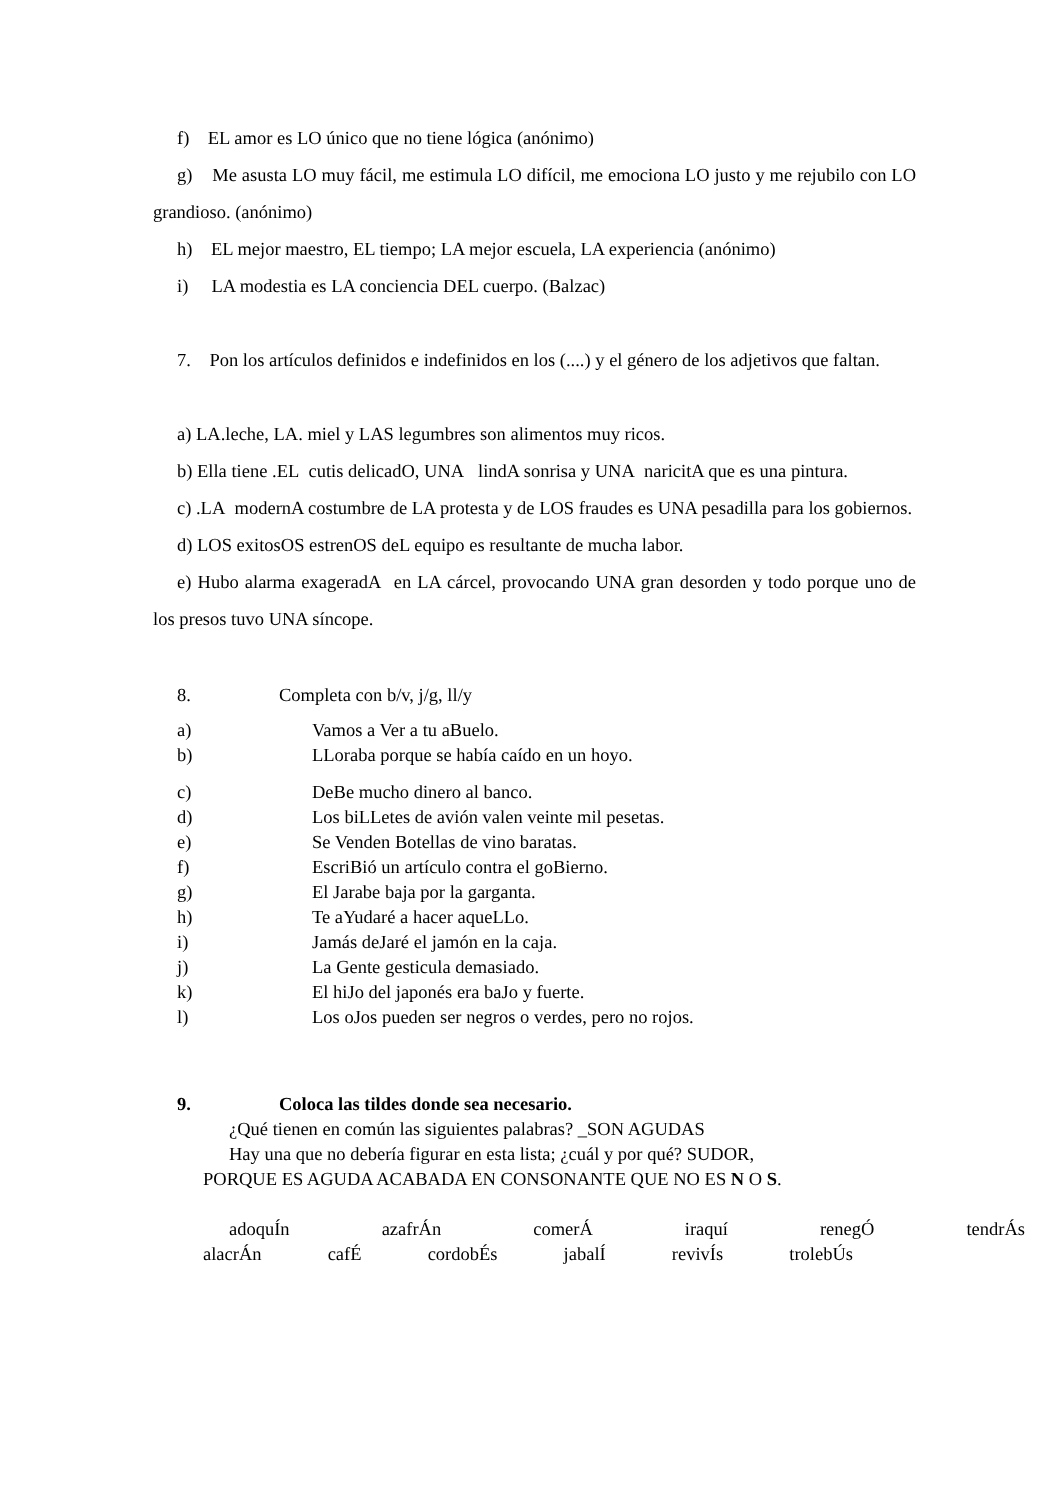f) EL amor es LO único que no tiene lógica (anónimo)
g) Me asusta LO muy fácil, me estimula LO difícil, me emociona LO justo y me rejubilo con LO grandioso. (anónimo)
h) EL mejor maestro, EL tiempo; LA mejor escuela, LA experiencia (anónimo)
i) LA modestia es LA conciencia DEL cuerpo. (Balzac)
7. Pon los artículos definidos e indefinidos en los (....) y el género de los adjetivos que faltan.
a) LA.leche, LA. miel y LAS legumbres son alimentos muy ricos.
b) Ella tiene .EL cutis delicadO, UNA lindA sonrisa y UNA naricitA que es una pintura.
c) .LA modernA costumbre de LA protesta y de LOS fraudes es UNA pesadilla para los gobiernos.
d) LOS exitosOS estrenOS deL equipo es resultante de mucha labor.
e) Hubo alarma exageradA en LA cárcel, provocando UNA gran desorden y todo porque uno de los presos tuvo UNA síncope.
8. Completa con b/v, j/g, ll/y
a) Vamos a Ver a tu aBuelo.
b) LLoraba porque se había caído en un hoyo.
c) DeBe mucho dinero al banco.
d) Los biLLetes de avión valen veinte mil pesetas.
e) Se Venden Botellas de vino baratas.
f) EscriBió un artículo contra el goBierno.
g) El Jarabe baja por la garganta.
h) Te aYudaré a hacer aqueLLo.
i) Jamás deJaré el jamón en la caja.
j) La Gente gesticula demasiado.
k) El hiJo del japonés era baJo y fuerte.
l) Los oJos pueden ser negros o verdes, pero no rojos.
9. Coloca las tildes donde sea necesario.
¿Qué tienen en común las siguientes palabras? _SON AGUDAS
Hay una que no debería figurar en esta lista; ¿cuál y por qué? SUDOR,
PORQUE ES AGUDA ACABADA EN CONSONANTE QUE NO ES N O S.
adoquÍn azafrÁn comerÁ iraquí renegÓ tendrÁs
alacrÁn cafÉ cordobÉs jabalÍ revivÍs trolebÚs